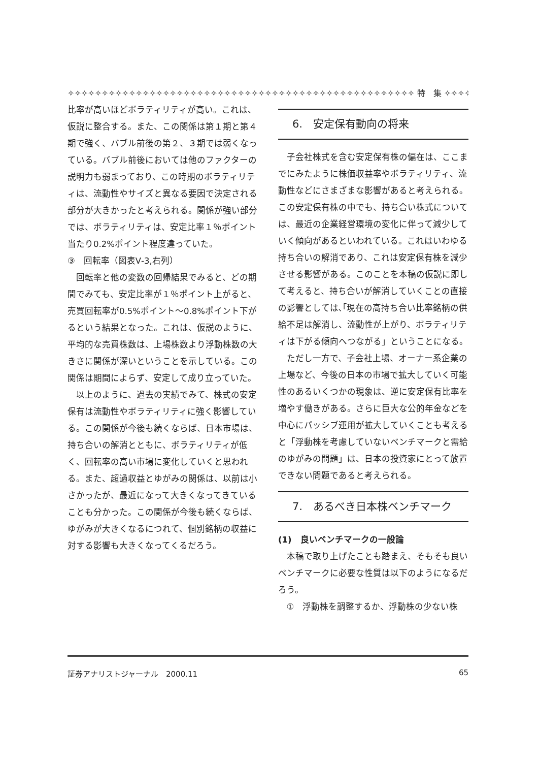✧✧✧✧✧✧✧✧✧✧✧✧✧✧✧✧✧✧✧✧✧✧✧✧✧✧✧✧✧✧✧✧✧✧✧✧✧✧✧✧✧✧✧✧✧✧✧✧✧✧✧ 特　集 ✧✧✧✧✧
比率が高いほどボラティリティが高い。これは、仮説に整合する。また、この関係は第１期と第４期で強く、バブル前後の第２、３期では弱くなっている。バブル前後においては他のファクターの説明力も弱まっており、この時期のボラティリティは、流動性やサイズと異なる要因で決定される部分が大きかったと考えられる。関係が強い部分では、ボラティリティは、安定比率１％ポイント当たり0.2%ポイント程度違っていた。
③　回転率（図表Ⅴ-3,右列）
回転率と他の変数の回帰結果でみると、どの期間でみても、安定比率が１％ポイント上がると、売買回転率が0.5%ポイント～0.8%ポイント下がるという結果となった。これは、仮説のように、平均的な売買株数は、上場株数より浮動株数の大きさに関係が深いということを示している。この関係は期間によらず、安定して成り立っていた。
以上のように、過去の実績でみて、株式の安定保有は流動性やボラティリティに強く影響している。この関係が今後も続くならば、日本市場は、持ち合いの解消とともに、ボラティリティが低く、回転率の高い市場に変化していくと思われる。また、超過収益とゆがみの関係は、以前は小さかったが、最近になって大きくなってきていることも分かった。この関係が今後も続くならば、ゆがみが大きくなるにつれて、個別銘柄の収益に対する影響も大きくなってくるだろう。
6.　安定保有動向の将来
子会社株式を含む安定保有株の偏在は、ここまでにみたように株価収益率やボラティリティ、流動性などにさまざまな影響があると考えられる。この安定保有株の中でも、持ち合い株式については、最近の企業経営環境の変化に伴って減少していく傾向があるといわれている。これはいわゆる持ち合いの解消であり、これは安定保有株を減少させる影響がある。このことを本稿の仮説に即して考えると、持ち合いが解消していくことの直接の影響としては､｢現在の高持ち合い比率銘柄の供給不足は解消し、流動性が上がり、ボラティリティは下がる傾向へつながる」ということになる。
ただし一方で、子会社上場、オーナー系企業の上場など、今後の日本の市場で拡大していく可能性のあるいくつかの現象は、逆に安定保有比率を増やす働きがある。さらに巨大な公的年金などを中心にパッシブ運用が拡大していくことも考えると「浮動株を考慮していないベンチマークと需給のゆがみの問題」は、日本の投資家にとって放置できない問題であると考えられる。
7.　あるべき日本株ベンチマーク
(1)　良いベンチマークの一般論
本稿で取り上げたことも踏まえ、そもそも良いベンチマークに必要な性質は以下のようになるだろう。
①　浮動株を調整するか、浮動株の少ない株
証券アナリストジャーナル　2000.11 65